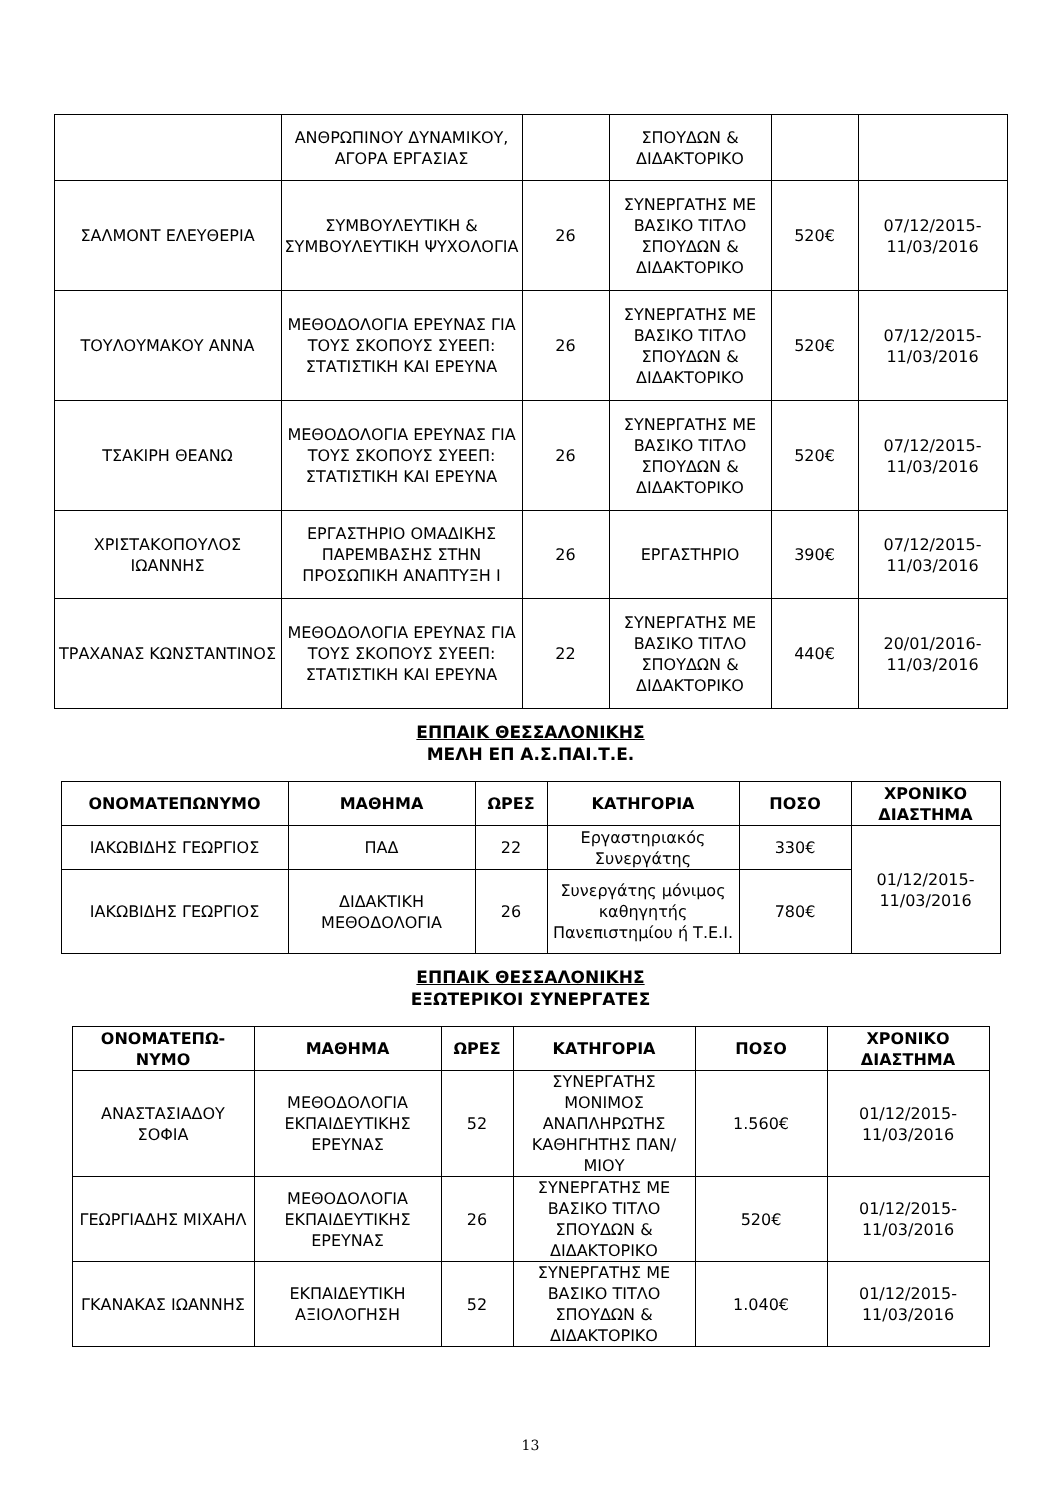| | ΑΝΘΡΩΠΙΝΟΥ ΔΥΝΑΜΙΚΟΥ, ΑΓΟΡΑ ΕΡΓΑΣΙΑΣ | | ΣΠΟΥΔΩΝ & ΔΙΔΑΚΤΟΡΙΚΟ | | |
| ΣΑΛΜΟΝΤ ΕΛΕΥΘΕΡΙΑ | ΣΥΜΒΟΥΛΕΥΤΙΚΗ & ΣΥΜΒΟΥΛΕΥΤΙΚΗ ΨΥΧΟΛΟΓΙΑ | 26 | ΣΥΝΕΡΓΑΤΗΣ ΜΕ ΒΑΣΙΚΟ ΤΙΤΛΟ ΣΠΟΥΔΩΝ & ΔΙΔΑΚΤΟΡΙΚΟ | 520€ | 07/12/2015-11/03/2016 |
| ΤΟΥΛΟΥΜΑΚΟΥ ΑΝΝΑ | ΜΕΘΟΔΟΛΟΓΙΑ ΕΡΕΥΝΑΣ ΓΙΑ ΤΟΥΣ ΣΚΟΠΟΥΣ ΣΥΕΕΠ: ΣΤΑΤΙΣΤΙΚΗ ΚΑΙ ΕΡΕΥΝΑ | 26 | ΣΥΝΕΡΓΑΤΗΣ ΜΕ ΒΑΣΙΚΟ ΤΙΤΛΟ ΣΠΟΥΔΩΝ & ΔΙΔΑΚΤΟΡΙΚΟ | 520€ | 07/12/2015-11/03/2016 |
| ΤΣΑΚΙΡΗ ΘΕΑΝΩ | ΜΕΘΟΔΟΛΟΓΙΑ ΕΡΕΥΝΑΣ ΓΙΑ ΤΟΥΣ ΣΚΟΠΟΥΣ ΣΥΕΕΠ: ΣΤΑΤΙΣΤΙΚΗ ΚΑΙ ΕΡΕΥΝΑ | 26 | ΣΥΝΕΡΓΑΤΗΣ ΜΕ ΒΑΣΙΚΟ ΤΙΤΛΟ ΣΠΟΥΔΩΝ & ΔΙΔΑΚΤΟΡΙΚΟ | 520€ | 07/12/2015-11/03/2016 |
| ΧΡΙΣΤΑΚΟΠΟΥΛΟΣ ΙΩΑΝΝΗΣ | ΕΡΓΑΣΤΗΡΙΟ ΟΜΑΔΙΚΗΣ ΠΑΡΕΜΒΑΣΗΣ ΣΤΗΝ ΠΡΟΣΩΠΙΚΗ ΑΝΑΠΤΥΞΗ Ι | 26 | ΕΡΓΑΣΤΗΡΙΟ | 390€ | 07/12/2015-11/03/2016 |
| ΤΡΑΧΑΝΑΣ ΚΩΝΣΤΑΝΤΙΝΟΣ | ΜΕΘΟΔΟΛΟΓΙΑ ΕΡΕΥΝΑΣ ΓΙΑ ΤΟΥΣ ΣΚΟΠΟΥΣ ΣΥΕΕΠ: ΣΤΑΤΙΣΤΙΚΗ ΚΑΙ ΕΡΕΥΝΑ | 22 | ΣΥΝΕΡΓΑΤΗΣ ΜΕ ΒΑΣΙΚΟ ΤΙΤΛΟ ΣΠΟΥΔΩΝ & ΔΙΔΑΚΤΟΡΙΚΟ | 440€ | 20/01/2016-11/03/2016 |
ΕΠΠΑΙΚ ΘΕΣΣΑΛΟΝΙΚΗΣ
ΜΕΛΗ ΕΠ Α.Σ.ΠΑΙ.Τ.Ε.
| ΟΝΟΜΑΤΕΠΩΝΥΜΟ | ΜΑΘΗΜΑ | ΩΡΕΣ | ΚΑΤΗΓΟΡΙΑ | ΠΟΣΟ | ΧΡΟΝΙΚΟ ΔΙΑΣΤΗΜΑ |
| --- | --- | --- | --- | --- | --- |
| ΙΑΚΩΒΙΔΗΣ ΓΕΩΡΓΙΟΣ | ΠΑΔ | 22 | Εργαστηριακός Συνεργάτης | 330€ | 01/12/2015-11/03/2016 |
| ΙΑΚΩΒΙΔΗΣ ΓΕΩΡΓΙΟΣ | ΔΙΔΑΚΤΙΚΗ ΜΕΘΟΔΟΛΟΓΙΑ | 26 | Συνεργάτης μόνιμος καθηγητής Πανεπιστημίου ή Τ.Ε.Ι. | 780€ | |
ΕΠΠΑΙΚ ΘΕΣΣΑΛΟΝΙΚΗΣ
ΕΞΩΤΕΡΙΚΟΙ ΣΥΝΕΡΓΑΤΕΣ
| ΟΝΟΜΑΤΕΠΩ-ΝΥΜΟ | ΜΑΘΗΜΑ | ΩΡΕΣ | ΚΑΤΗΓΟΡΙΑ | ΠΟΣΟ | ΧΡΟΝΙΚΟ ΔΙΑΣΤΗΜΑ |
| --- | --- | --- | --- | --- | --- |
| ΑΝΑΣΤΑΣΙΑΔΟΥ ΣΟΦΙΑ | ΜΕΘΟΔΟΛΟΓΙΑ ΕΚΠΑΙΔΕΥΤΙΚΗΣ ΕΡΕΥΝΑΣ | 52 | ΣΥΝΕΡΓΑΤΗΣ ΜΟΝΙΜΟΣ ΑΝΑΠΛΗΡΩΤΗΣ ΚΑΘΗΓΗΤΗΣ ΠΑΝ/ΜΙΟΥ | 1.560€ | 01/12/2015-11/03/2016 |
| ΓΕΩΡΓΙΑΔΗΣ ΜΙΧΑΗΛ | ΜΕΘΟΔΟΛΟΓΙΑ ΕΚΠΑΙΔΕΥΤΙΚΗΣ ΕΡΕΥΝΑΣ | 26 | ΣΥΝΕΡΓΑΤΗΣ ΜΕ ΒΑΣΙΚΟ ΤΙΤΛΟ ΣΠΟΥΔΩΝ & ΔΙΔΑΚΤΟΡΙΚΟ | 520€ | 01/12/2015-11/03/2016 |
| ΓΚΑΝΑΚΑΣ ΙΩΑΝΝΗΣ | ΕΚΠΑΙΔΕΥΤΙΚΗ ΑΞΙΟΛΟΓΗΣΗ | 52 | ΣΥΝΕΡΓΑΤΗΣ ΜΕ ΒΑΣΙΚΟ ΤΙΤΛΟ ΣΠΟΥΔΩΝ & ΔΙΔΑΚΤΟΡΙΚΟ | 1.040€ | 01/12/2015-11/03/2016 |
13